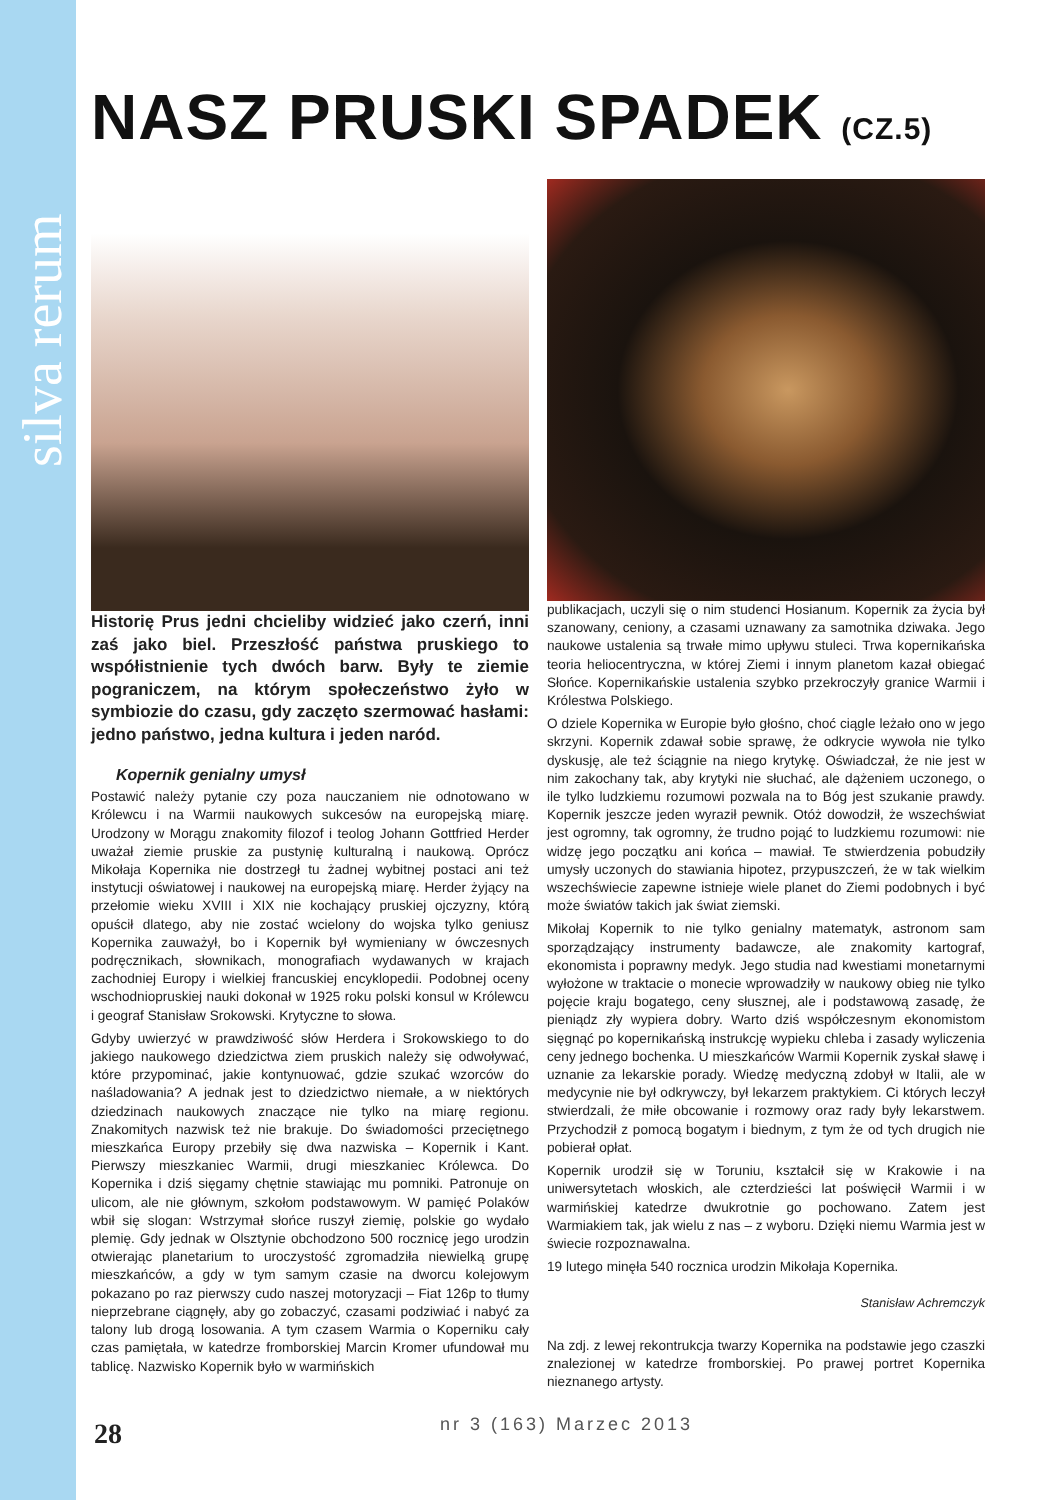silva rerum
NASZ PRUSKI SPADEK (CZ.5)
Historię Prus jedni chcieliby widzieć jako czerń, inni zaś jako biel. Przeszłość państwa pruskiego to współistnienie tych dwóch barw. Były te ziemie pograniczem, na którym społeczeństwo żyło w symbiozie do czasu, gdy zaczęto szermować hasłami: jedno państwo, jedna kultura i jeden naród.
Kopernik genialny umysł
Postawić należy pytanie czy poza nauczaniem nie odnotowano w Królewcu i na Warmii naukowych sukcesów na europejską miarę. Urodzony w Morągu znakomity filozof i teolog Johann Gottfried Herder uważał ziemie pruskie za pustynię kulturalną i naukową. Oprócz Mikołaja Kopernika nie dostrzegł tu żadnej wybitnej postaci ani też instytucji oświatowej i naukowej na europejską miarę. Herder żyjący na przełomie wieku XVIII i XIX nie kochający pruskiej ojczyzny, którą opuścił dlatego, aby nie zostać wcielony do wojska tylko geniusz Kopernika zauważył, bo i Kopernik był wymieniany w ówczesnych podręcznikach, słownikach, monografiach wydawanych w krajach zachodniej Europy i wielkiej francuskiej encyklopedii. Podobnej oceny wschodniopruskiej nauki dokonał w 1925 roku polski konsul w Królewcu i geograf Stanisław Srokowski. Krytyczne to słowa.
Gdyby uwierzyć w prawdziwość słów Herdera i Srokowskiego to do jakiego naukowego dziedzictwa ziem pruskich należy się odwoływać, które przypominać, jakie kontynuować, gdzie szukać wzorców do naśladowania? A jednak jest to dziedzictwo niemałe, a w niektórych dziedzinach naukowych znaczące nie tylko na miarę regionu. Znakomitych nazwisk też nie brakuje. Do świadomości przeciętnego mieszkańca Europy przebiły się dwa nazwiska – Kopernik i Kant. Pierwszy mieszkaniec Warmii, drugi mieszkaniec Królewca. Do Kopernika i dziś sięgamy chętnie stawiając mu pomniki. Patronuje on ulicom, ale nie głównym, szkołom podstawowym. W pamięć Polaków wbił się slogan: Wstrzymał słońce ruszył ziemię, polskie go wydało plemię. Gdy jednak w Olsztynie obchodzono 500 rocznicę jego urodzin otwierając planetarium to uroczystość zgromadziła niewielką grupę mieszkańców, a gdy w tym samym czasie na dworcu kolejowym pokazano po raz pierwszy cudo naszej motoryzacji – Fiat 126p to tłumy nieprzebrane ciągnęły, aby go zobaczyć, czasami podziwiać i nabyć za talony lub drogą losowania. A tym czasem Warmia o Koperniku cały czas pamiętała, w katedrze fromborskiej Marcin Kromer ufundował mu tablicę. Nazwisko Kopernik było w warmińskich
publikacjach, uczyli się o nim studenci Hosianum. Kopernik za życia był szanowany, ceniony, a czasami uznawany za samotnika dziwaka. Jego naukowe ustalenia są trwałe mimo upływu stuleci. Trwa kopernikańska teoria heliocentryczna, w której Ziemi i innym planetom kazał obiegać Słońce. Kopernikańskie ustalenia szybko przekroczyły granice Warmii i Królestwa Polskiego.
O dziele Kopernika w Europie było głośno, choć ciągle leżało ono w jego skrzyni. Kopernik zdawał sobie sprawę, że odkrycie wywoła nie tylko dyskusję, ale też ściągnie na niego krytykę. Oświadczał, że nie jest w nim zakochany tak, aby krytyki nie słuchać, ale dążeniem uczonego, o ile tylko ludzkiemu rozumowi pozwala na to Bóg jest szukanie prawdy. Kopernik jeszcze jeden wyraził pewnik. Otóż dowodził, że wszechświat jest ogromny, tak ogromny, że trudno pojąć to ludzkiemu rozumowi: nie widzę jego początku ani końca – mawiał. Te stwierdzenia pobudziły umysły uczonych do stawiania hipotez, przypuszczeń, że w tak wielkim wszechświecie zapewne istnieje wiele planet do Ziemi podobnych i być może światów takich jak świat ziemski.
Mikołaj Kopernik to nie tylko genialny matematyk, astronom sam sporządzający instrumenty badawcze, ale znakomity kartograf, ekonomista i poprawny medyk. Jego studia nad kwestiami monetarnymi wyłożone w traktacie o monecie wprowadziły w naukowy obieg nie tylko pojęcie kraju bogatego, ceny słusznej, ale i podstawową zasadę, że pieniądz zły wypiera dobry. Warto dziś współczesnym ekonomistom sięgnąć po kopernikańską instrukcję wypieku chleba i zasady wyliczenia ceny jednego bochenka. U mieszkańców Warmii Kopernik zyskał sławę i uznanie za lekarskie porady. Wiedzę medyczną zdobył w Italii, ale w medycynie nie był odkrywczy, był lekarzem praktykiem. Ci których leczył stwierdzali, że miłe obcowanie i rozmowy oraz rady były lekarstwem. Przychodził z pomocą bogatym i biednym, z tym że od tych drugich nie pobierał opłat.
Kopernik urodził się w Toruniu, kształcił się w Krakowie i na uniwersytetach włoskich, ale czterdzieści lat poświęcił Warmii i w warmińskiej katedrze dwukrotnie go pochowano. Zatem jest Warmiakiem tak, jak wielu z nas – z wyboru. Dzięki niemu Warmia jest w świecie rozpoznawalna.
19 lutego minęła 540 rocznica urodzin Mikołaja Kopernika.
Stanisław Achremczyk
Na zdj. z lewej rekontrukcja twarzy Kopernika na podstawie jego czaszki znalezionej w katedrze fromborskiej. Po prawej portret Kopernika nieznanego artysty.
28 nr 3 (163) Marzec 2013